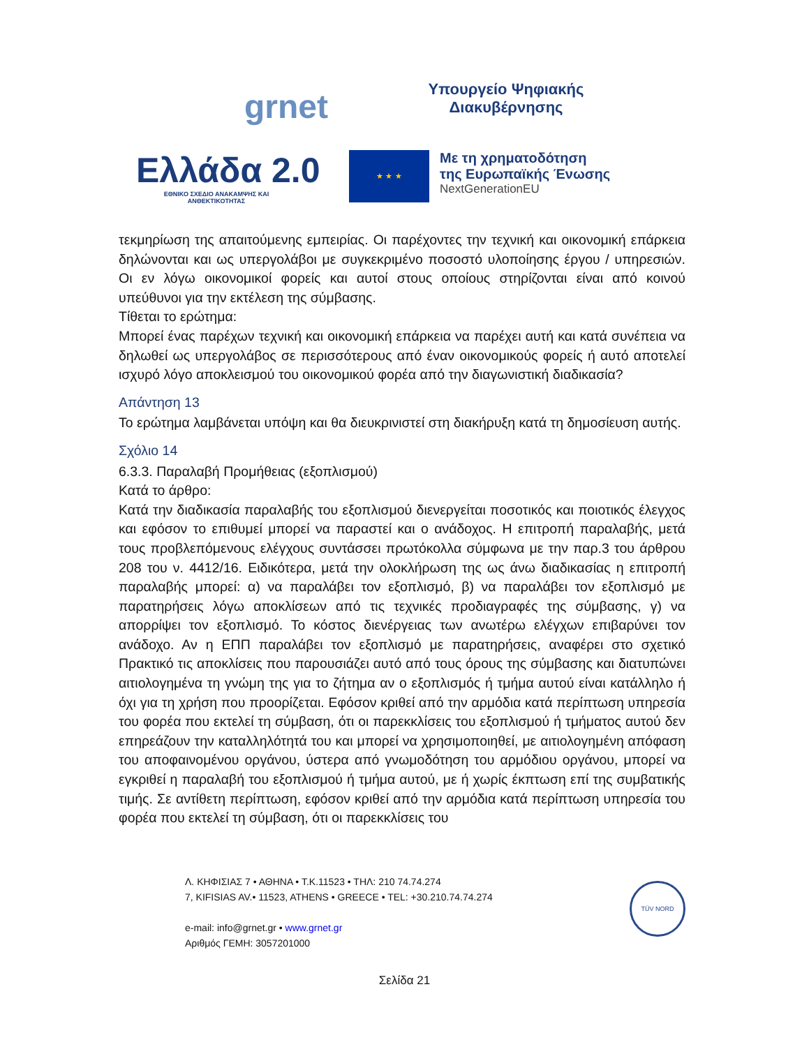grnet
Υπουργείο Ψηφιακής
Διακυβέρνησης
Ελλάδα 2.0
ΕΘΝΙΚΟ ΣΧΕΔΙΟ ΑΝΑΚΑΜΨΗΣ ΚΑΙ ΑΝΘΕΚΤΙΚΟΤΗΤΑΣ
★ ★ ★
Με τη χρηματοδότηση
της Ευρωπαϊκής Ένωσης
NextGenerationEU
τεκμηρίωση της απαιτούμενης εμπειρίας. Οι παρέχοντες την τεχνική και οικονομική επάρκεια δηλώνονται και ως υπεργολάβοι με συγκεκριμένο ποσοστό υλοποίησης έργου / υπηρεσιών. Οι εν λόγω οικονομικοί φορείς και αυτοί στους οποίους στηρίζονται είναι από κοινού υπεύθυνοι για την εκτέλεση της σύμβασης.
Τίθεται το ερώτημα:
Μπορεί ένας παρέχων τεχνική και οικονομική επάρκεια να παρέχει αυτή και κατά συνέπεια να δηλωθεί ως υπεργολάβος σε περισσότερους από έναν οικονομικούς φορείς ή αυτό αποτελεί ισχυρό λόγο αποκλεισμού του οικονομικού φορέα από την διαγωνιστική διαδικασία?
Απάντηση 13
Το ερώτημα λαμβάνεται υπόψη και θα διευκρινιστεί στη διακήρυξη κατά τη δημοσίευση αυτής.
Σχόλιο 14
6.3.3. Παραλαβή Προμήθειας (εξοπλισμού)
Κατά το άρθρο:
Κατά την διαδικασία παραλαβής του εξοπλισμού διενεργείται ποσοτικός και ποιοτικός έλεγχος και εφόσον το επιθυμεί μπορεί να παραστεί και ο ανάδοχος. Η επιτροπή παραλαβής, μετά τους προβλεπόμενους ελέγχους συντάσσει πρωτόκολλα σύμφωνα με την παρ.3 του άρθρου 208 του ν. 4412/16. Ειδικότερα, μετά την ολοκλήρωση της ως άνω διαδικασίας η επιτροπή παραλαβής μπορεί: α) να παραλάβει τον εξοπλισμό, β) να παραλάβει τον εξοπλισμό με παρατηρήσεις λόγω αποκλίσεων από τις τεχνικές προδιαγραφές της σύμβασης, γ) να απορρίψει τον εξοπλισμό. Το κόστος διενέργειας των ανωτέρω ελέγχων επιβαρύνει τον ανάδοχο. Αν η ΕΠΠ παραλάβει τον εξοπλισμό με παρατηρήσεις, αναφέρει στο σχετικό Πρακτικό τις αποκλίσεις που παρουσιάζει αυτό από τους όρους της σύμβασης και διατυπώνει αιτιολογημένα τη γνώμη της για το ζήτημα αν ο εξοπλισμός ή τμήμα αυτού είναι κατάλληλο ή όχι για τη χρήση που προορίζεται. Εφόσον κριθεί από την αρμόδια κατά περίπτωση υπηρεσία του φορέα που εκτελεί τη σύμβαση, ότι οι παρεκκλίσεις του εξοπλισμού ή τμήματος αυτού δεν επηρεάζουν την καταλληλότητά του και μπορεί να χρησιμοποιηθεί, με αιτιολογημένη απόφαση του αποφαινομένου οργάνου, ύστερα από γνωμοδότηση του αρμόδιου οργάνου, μπορεί να εγκριθεί η παραλαβή του εξοπλισμού ή τμήμα αυτού, με ή χωρίς έκπτωση επί της συμβατικής τιμής. Σε αντίθετη περίπτωση, εφόσον κριθεί από την αρμόδια κατά περίπτωση υπηρεσία του φορέα που εκτελεί τη σύμβαση, ότι οι παρεκκλίσεις του
Λ. ΚΗΦΙΣΙΑΣ 7 • ΑΘΗΝΑ • Τ.Κ.11523 • ΤΗΛ: 210 74.74.274
7, KIFISIAS AV.• 11523, ATHENS • GREECE • TEL: +30.210.74.74.274
e-mail: info@grnet.gr • www.grnet.gr
Αριθμός ΓΕΜΗ: 3057201000
TÜV NORD
Σελίδα 21